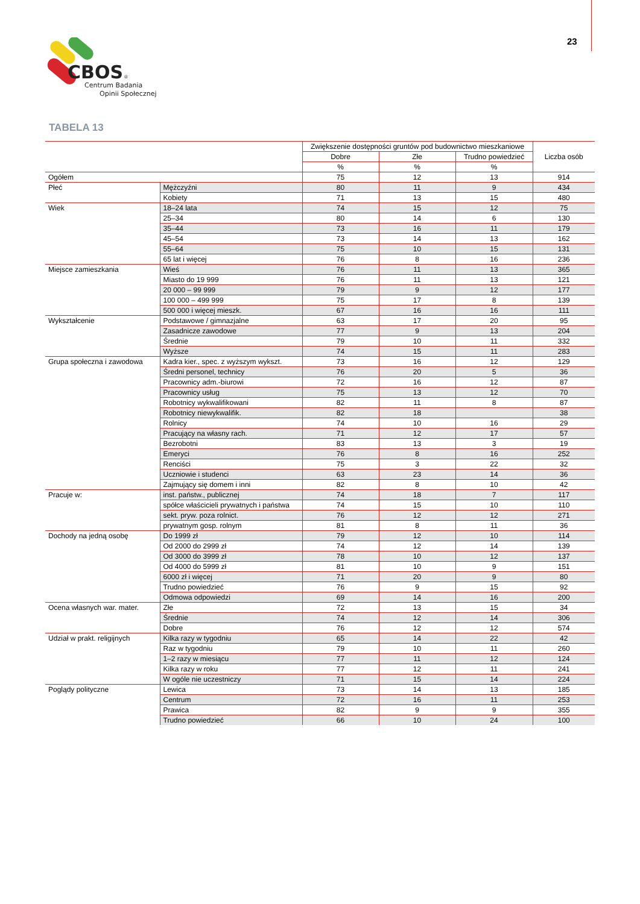23
CBOS
®
Centrum Badania
Opinii Społecznej
TABELA 13
| | | Zwiększenie dostępności gruntów pod budownictwo mieszkaniowe | | | Liczba osób |
| --- | --- | --- | --- | --- | --- |
| | | Dobre | Złe | Trudno powiedzieć | |
| | | % | % | % | |
| Ogółem | | 75 | 12 | 13 | 914 |
| Płeć | Mężczyźni | 80 | 11 | 9 | 434 |
| | Kobiety | 71 | 13 | 15 | 480 |
| Wiek | 18–24 lata | 74 | 15 | 12 | 75 |
| | 25–34 | 80 | 14 | 6 | 130 |
| | 35–44 | 73 | 16 | 11 | 179 |
| | 45–54 | 73 | 14 | 13 | 162 |
| | 55–64 | 75 | 10 | 15 | 131 |
| | 65 lat i więcej | 76 | 8 | 16 | 236 |
| Miejsce zamieszkania | Wieś | 76 | 11 | 13 | 365 |
| | Miasto do 19 999 | 76 | 11 | 13 | 121 |
| | 20 000 – 99 999 | 79 | 9 | 12 | 177 |
| | 100 000 – 499 999 | 75 | 17 | 8 | 139 |
| | 500 000 i więcej mieszk. | 67 | 16 | 16 | 111 |
| Wykształcenie | Podstawowe / gimnazjalne | 63 | 17 | 20 | 95 |
| | Zasadnicze zawodowe | 77 | 9 | 13 | 204 |
| | Średnie | 79 | 10 | 11 | 332 |
| | Wyższe | 74 | 15 | 11 | 283 |
| Grupa społeczna i zawodowa | Kadra kier., spec. z wyższym wykszt. | 73 | 16 | 12 | 129 |
| | Średni personel, technicy | 76 | 20 | 5 | 36 |
| | Pracownicy adm.-biurowi | 72 | 16 | 12 | 87 |
| | Pracownicy usług | 75 | 13 | 12 | 70 |
| | Robotnicy wykwalifikowani | 82 | 11 | 8 | 87 |
| | Robotnicy niewykwalifik. | 82 | 18 | | 38 |
| | Rolnicy | 74 | 10 | 16 | 29 |
| | Pracujący na własny rach. | 71 | 12 | 17 | 57 |
| | Bezrobotni | 83 | 13 | 3 | 19 |
| | Emeryci | 76 | 8 | 16 | 252 |
| | Renciści | 75 | 3 | 22 | 32 |
| | Uczniowie i studenci | 63 | 23 | 14 | 36 |
| | Zajmujący się domem i inni | 82 | 8 | 10 | 42 |
| Pracuje w: | inst. państw., publicznej | 74 | 18 | 7 | 117 |
| | spółce właścicieli prywatnych i państwa | 74 | 15 | 10 | 110 |
| | sekt. pryw. poza rolnict. | 76 | 12 | 12 | 271 |
| | prywatnym gosp. rolnym | 81 | 8 | 11 | 36 |
| Dochody na jedną osobę | Do 1999 zł | 79 | 12 | 10 | 114 |
| | Od 2000 do 2999 zł | 74 | 12 | 14 | 139 |
| | Od 3000 do 3999 zł | 78 | 10 | 12 | 137 |
| | Od 4000 do 5999 zł | 81 | 10 | 9 | 151 |
| | 6000 zł i więcej | 71 | 20 | 9 | 80 |
| | Trudno powiedzieć | 76 | 9 | 15 | 92 |
| | Odmowa odpowiedzi | 69 | 14 | 16 | 200 |
| Ocena własnych war. mater. | Złe | 72 | 13 | 15 | 34 |
| | Średnie | 74 | 12 | 14 | 306 |
| | Dobre | 76 | 12 | 12 | 574 |
| Udział w prakt. religijnych | Kilka razy w tygodniu | 65 | 14 | 22 | 42 |
| | Raz w tygodniu | 79 | 10 | 11 | 260 |
| | 1–2 razy w miesiącu | 77 | 11 | 12 | 124 |
| | Kilka razy w roku | 77 | 12 | 11 | 241 |
| | W ogóle nie uczestniczy | 71 | 15 | 14 | 224 |
| Poglądy polityczne | Lewica | 73 | 14 | 13 | 185 |
| | Centrum | 72 | 16 | 11 | 253 |
| | Prawica | 82 | 9 | 9 | 355 |
| | Trudno powiedzieć | 66 | 10 | 24 | 100 |